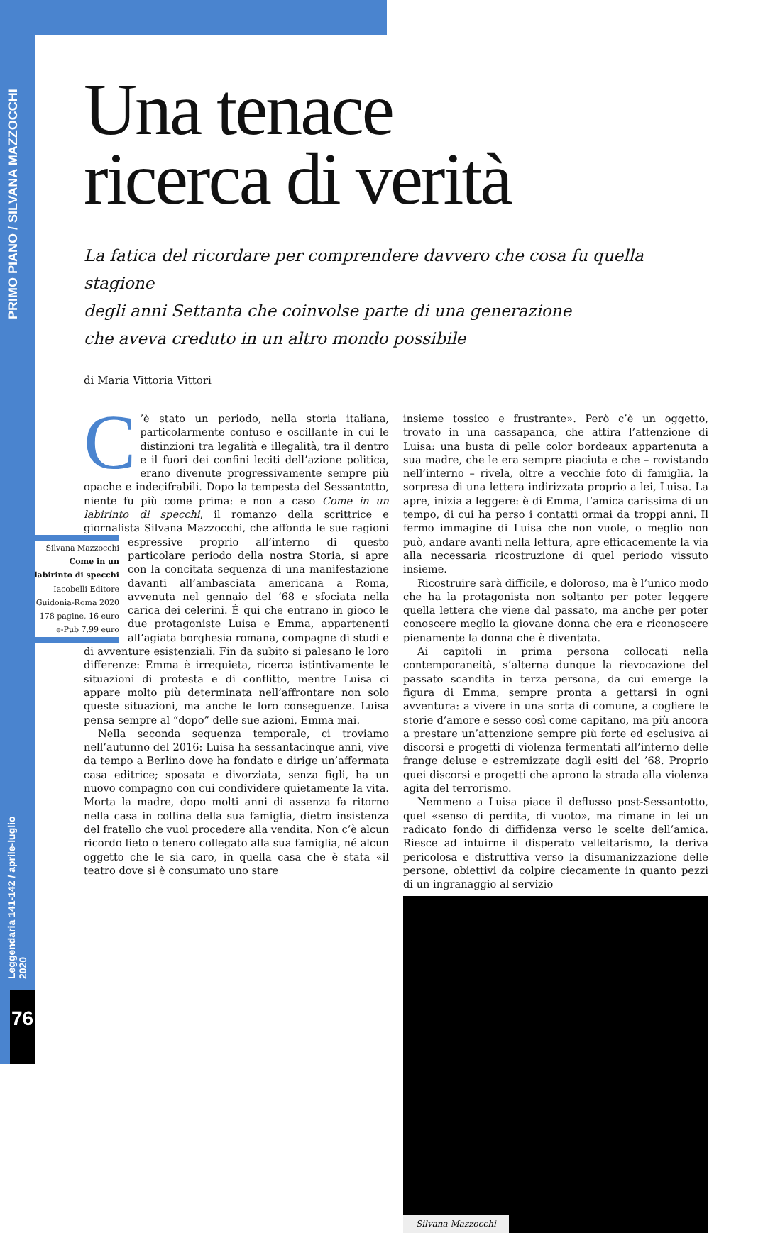PRIMO PIANO / SILVANA MAZZOCCHI
Leggendaria 141-142 / aprile-luglio 2020
76
Una tenace
ricerca di verità
La fatica del ricordare per comprendere davvero che cosa fu quella stagione
degli anni Settanta che coinvolse parte di una generazione
che aveva creduto in un altro mondo possibile
di Maria Vittoria Vittori
C’è stato un periodo, nella storia italiana, particolarmente confuso e oscillante in cui le distinzioni tra legalità e illegalità, tra il dentro e il fuori dei confini leciti dell’azione politica, erano divenute progressivamente sempre più opache e indecifrabili. Dopo la tempesta del Sessantotto, niente fu più come prima: e non a caso Come in un labirinto di specchi, il romanzo della scrittrice e giornalista Silvana Mazzocchi, che affonda le sue ragioni Silvana Mazzocchi
Come in un labirinto di specchi
Iacobelli Editore
Guidonia-Roma 2020
178 pagine, 16 euro
e-Pub 7,99 euro espressive proprio all’interno di questo particolare periodo della nostra Storia, si apre con la concitata sequenza di una manifestazione davanti all’ambasciata americana a Roma, avvenuta nel gennaio del ’68 e sfociata nella carica dei celerini. È qui che entrano in gioco le due protagoniste Luisa e Emma, appartenenti all’agiata borghesia romana, compagne di studi e di avventure esistenziali. Fin da subito si palesano le loro differenze: Emma è irrequieta, ricerca istintivamente le situazioni di protesta e di conflitto, mentre Luisa ci appare molto più determinata nell’affrontare non solo queste situazioni, ma anche le loro conseguenze. Luisa pensa sempre al “dopo” delle sue azioni, Emma mai.
Nella seconda sequenza temporale, ci troviamo nell’autunno del 2016: Luisa ha sessantacinque anni, vive da tempo a Berlino dove ha fondato e dirige un’affermata casa editrice; sposata e divorziata, senza figli, ha un nuovo compagno con cui condividere quietamente la vita. Morta la madre, dopo molti anni di assenza fa ritorno nella casa in collina della sua famiglia, dietro insistenza del fratello che vuol procedere alla vendita. Non c’è alcun ricordo lieto o tenero collegato alla sua famiglia, né alcun oggetto che le sia caro, in quella casa che è stata «il teatro dove si è consumato uno stare
insieme tossico e frustrante». Però c’è un oggetto, trovato in una cassapanca, che attira l’attenzione di Luisa: una busta di pelle color bordeaux appartenuta a sua madre, che le era sempre piaciuta e che – rovistando nell’interno – rivela, oltre a vecchie foto di famiglia, la sorpresa di una lettera indirizzata proprio a lei, Luisa. La apre, inizia a leggere: è di Emma, l’amica carissima di un tempo, di cui ha perso i contatti ormai da troppi anni. Il fermo immagine di Luisa che non vuole, o meglio non può, andare avanti nella lettura, apre efficacemente la via alla necessaria ricostruzione di quel periodo vissuto insieme.
Ricostruire sarà difficile, e doloroso, ma è l’unico modo che ha la protagonista non soltanto per poter leggere quella lettera che viene dal passato, ma anche per poter conoscere meglio la giovane donna che era e riconoscere pienamente la donna che è diventata.
Ai capitoli in prima persona collocati nella contemporaneità, s’alterna dunque la rievocazione del passato scandita in terza persona, da cui emerge la figura di Emma, sempre pronta a gettarsi in ogni avventura: a vivere in una sorta di comune, a cogliere le storie d’amore e sesso così come capitano, ma più ancora a prestare un’attenzione sempre più forte ed esclusiva ai discorsi e progetti di violenza fermentati all’interno delle frange deluse e estremizzate dagli esiti del ’68. Proprio quei discorsi e progetti che aprono la strada alla violenza agita del terrorismo.
Nemmeno a Luisa piace il deflusso post-Sessantotto, quel «senso di perdita, di vuoto», ma rimane in lei un radicato fondo di diffidenza verso le scelte dell’amica. Riesce ad intuirne il disperato velleitarismo, la deriva pericolosa e distruttiva verso la disumanizzazione delle persone, obiettivi da colpire ciecamente in quanto pezzi di un ingranaggio al servizio
Silvana Mazzocchi